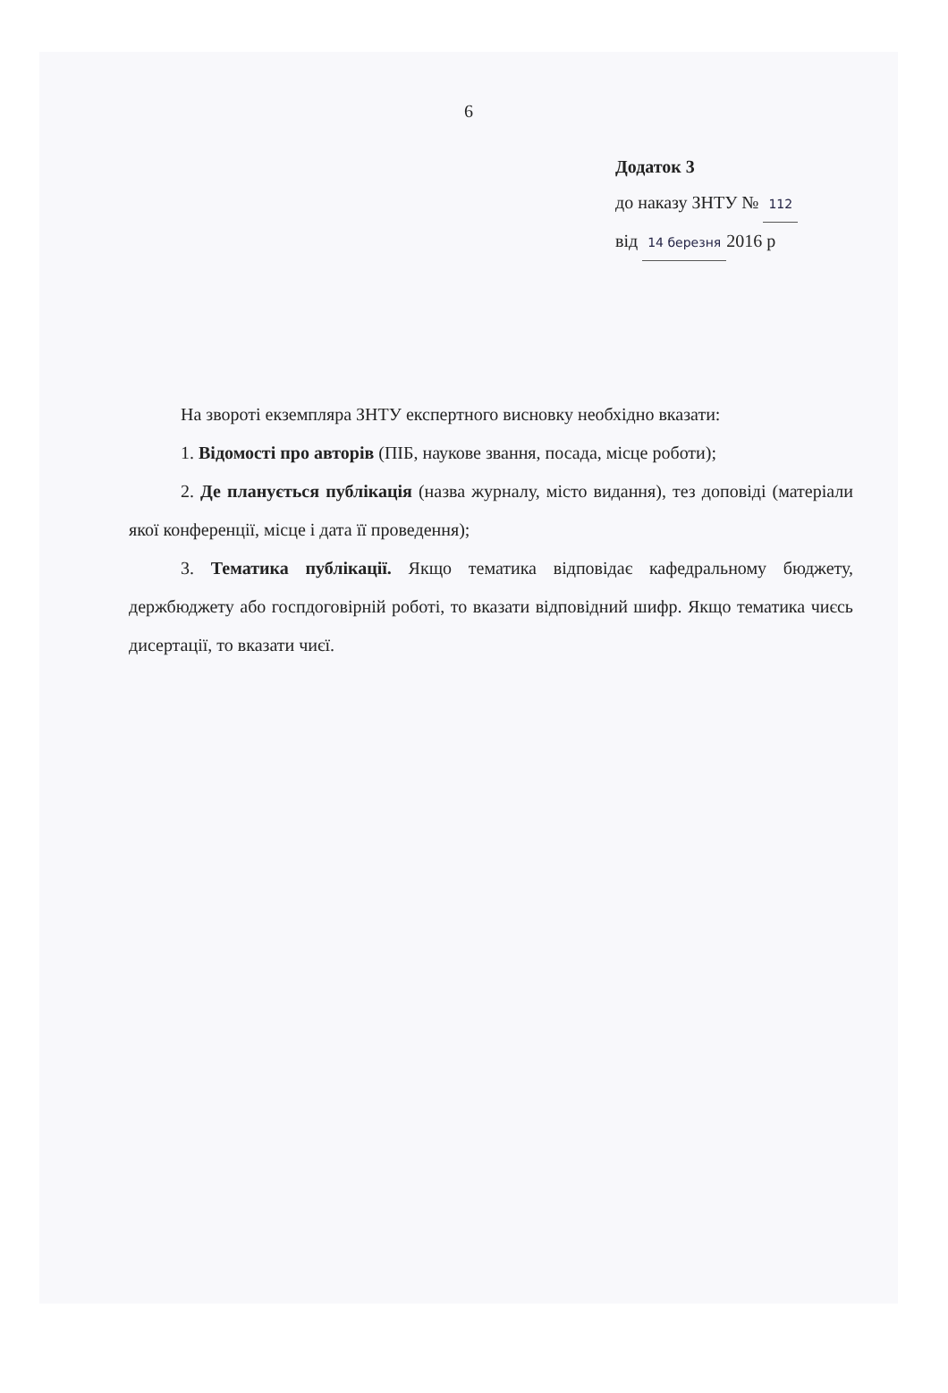6
Додаток 3
до наказу ЗНТУ № 112
від 14 березня 2016 р
На звороті екземпляра ЗНТУ експертного висновку необхідно вказати:
1. Відомості про авторів (ПІБ, наукове звання, посада, місце роботи);
2. Де планується публікація (назва журналу, місто видання), тез доповіді (матеріали якої конференції, місце і дата її проведення);
3. Тематика публікації. Якщо тематика відповідає кафедральному бюджету, держбюджету або госпдоговірній роботі, то вказати відповідний шифр. Якщо тематика чиєсь дисертації, то вказати чиєї.